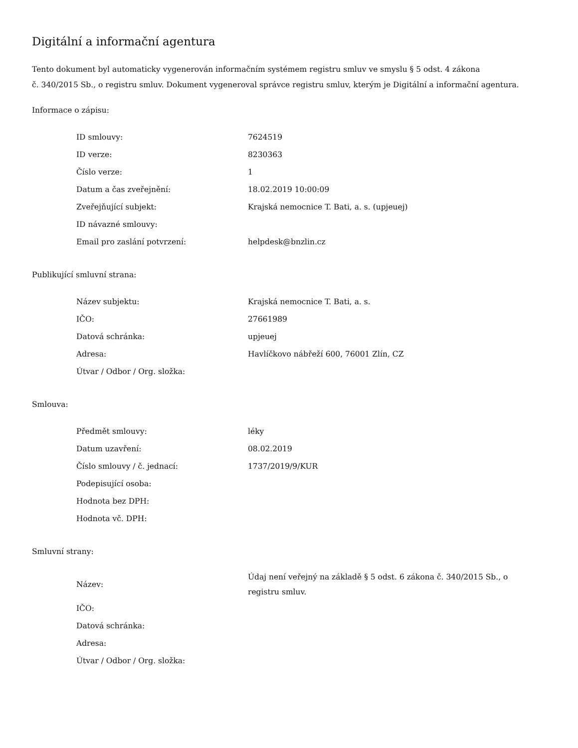Digitální a informační agentura
Tento dokument byl automaticky vygenerován informačním systémem registru smluv ve smyslu § 5 odst. 4 zákona
č. 340/2015 Sb., o registru smluv. Dokument vygeneroval správce registru smluv, kterým je Digitální a informační agentura.
Informace o zápisu:
| ID smlouvy: | 7624519 |
| ID verze: | 8230363 |
| Číslo verze: | 1 |
| Datum a čas zveřejnění: | 18.02.2019 10:00:09 |
| Zveřejňující subjekt: | Krajská nemocnice T. Bati, a. s. (upjeuej) |
| ID návazné smlouvy: | |
| Email pro zaslání potvrzení: | helpdesk@bnzlin.cz |
Publikující smluvní strana:
| Název subjektu: | Krajská nemocnice T. Bati, a. s. |
| IČO: | 27661989 |
| Datová schránka: | upjeuej |
| Adresa: | Havlíčkovo nábřeží 600, 76001 Zlín, CZ |
| Útvar / Odbor / Org. složka: | |
Smlouva:
| Předmět smlouvy: | léky |
| Datum uzavření: | 08.02.2019 |
| Číslo smlouvy / č. jednací: | 1737/2019/9/KUR |
| Podepisující osoba: | |
| Hodnota bez DPH: | |
| Hodnota vč. DPH: | |
Smluvní strany:
| Název: | Údaj není veřejný na základě § 5 odst. 6 zákona č. 340/2015 Sb., o registru smluv. |
| IČO: | |
| Datová schránka: | |
| Adresa: | |
| Útvar / Odbor / Org. složka: | |